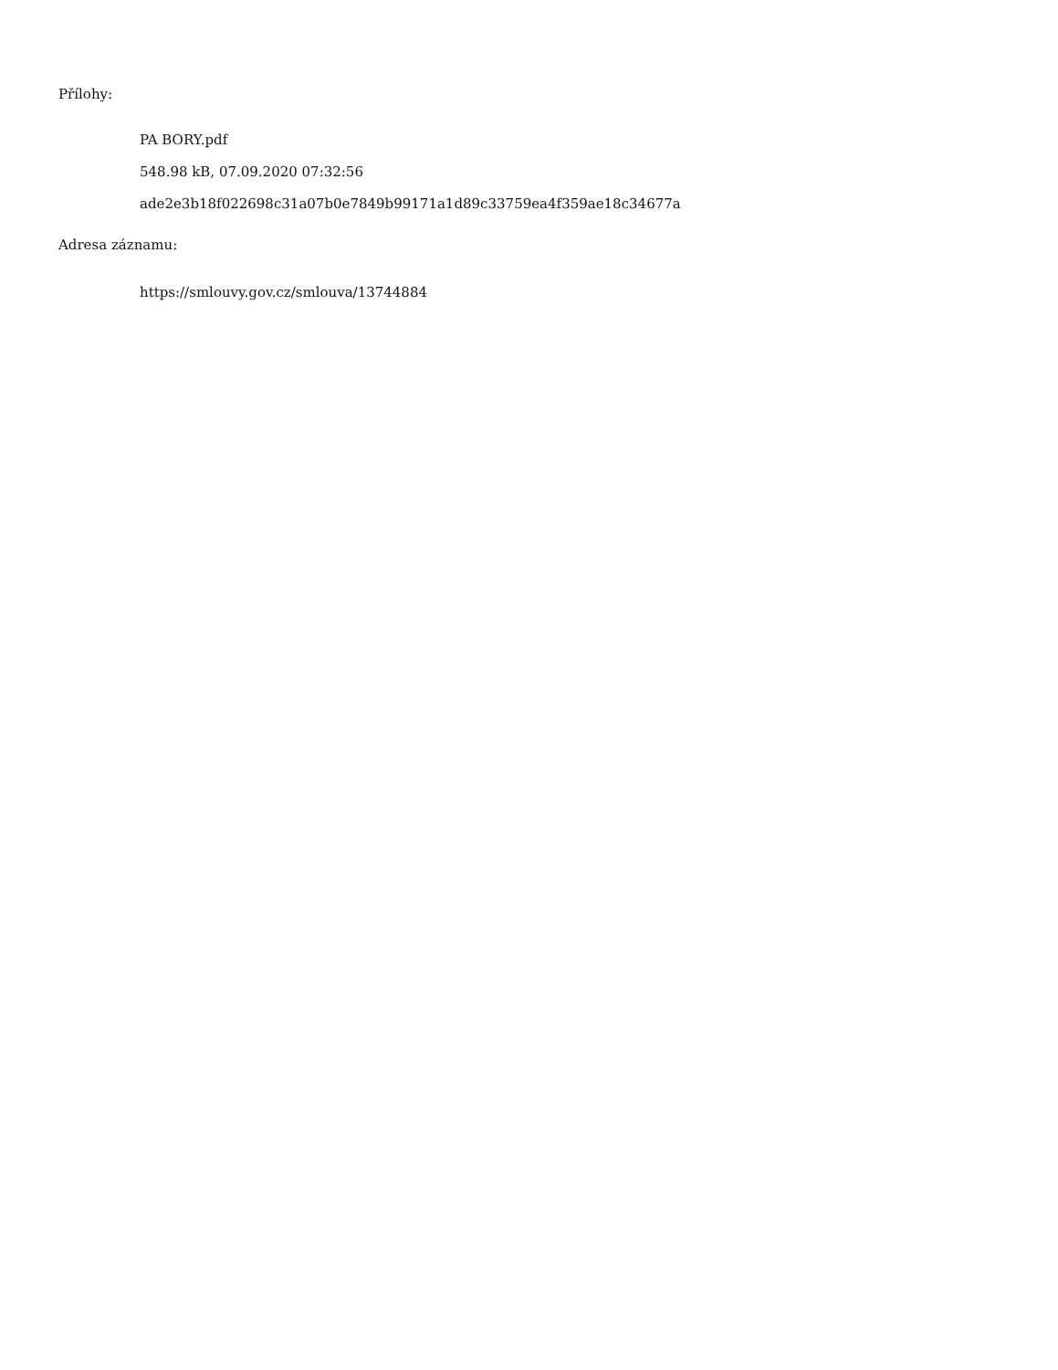Přílohy:
PA BORY.pdf
548.98 kB, 07.09.2020 07:32:56
ade2e3b18f022698c31a07b0e7849b99171a1d89c33759ea4f359ae18c34677a
Adresa záznamu:
https://smlouvy.gov.cz/smlouva/13744884